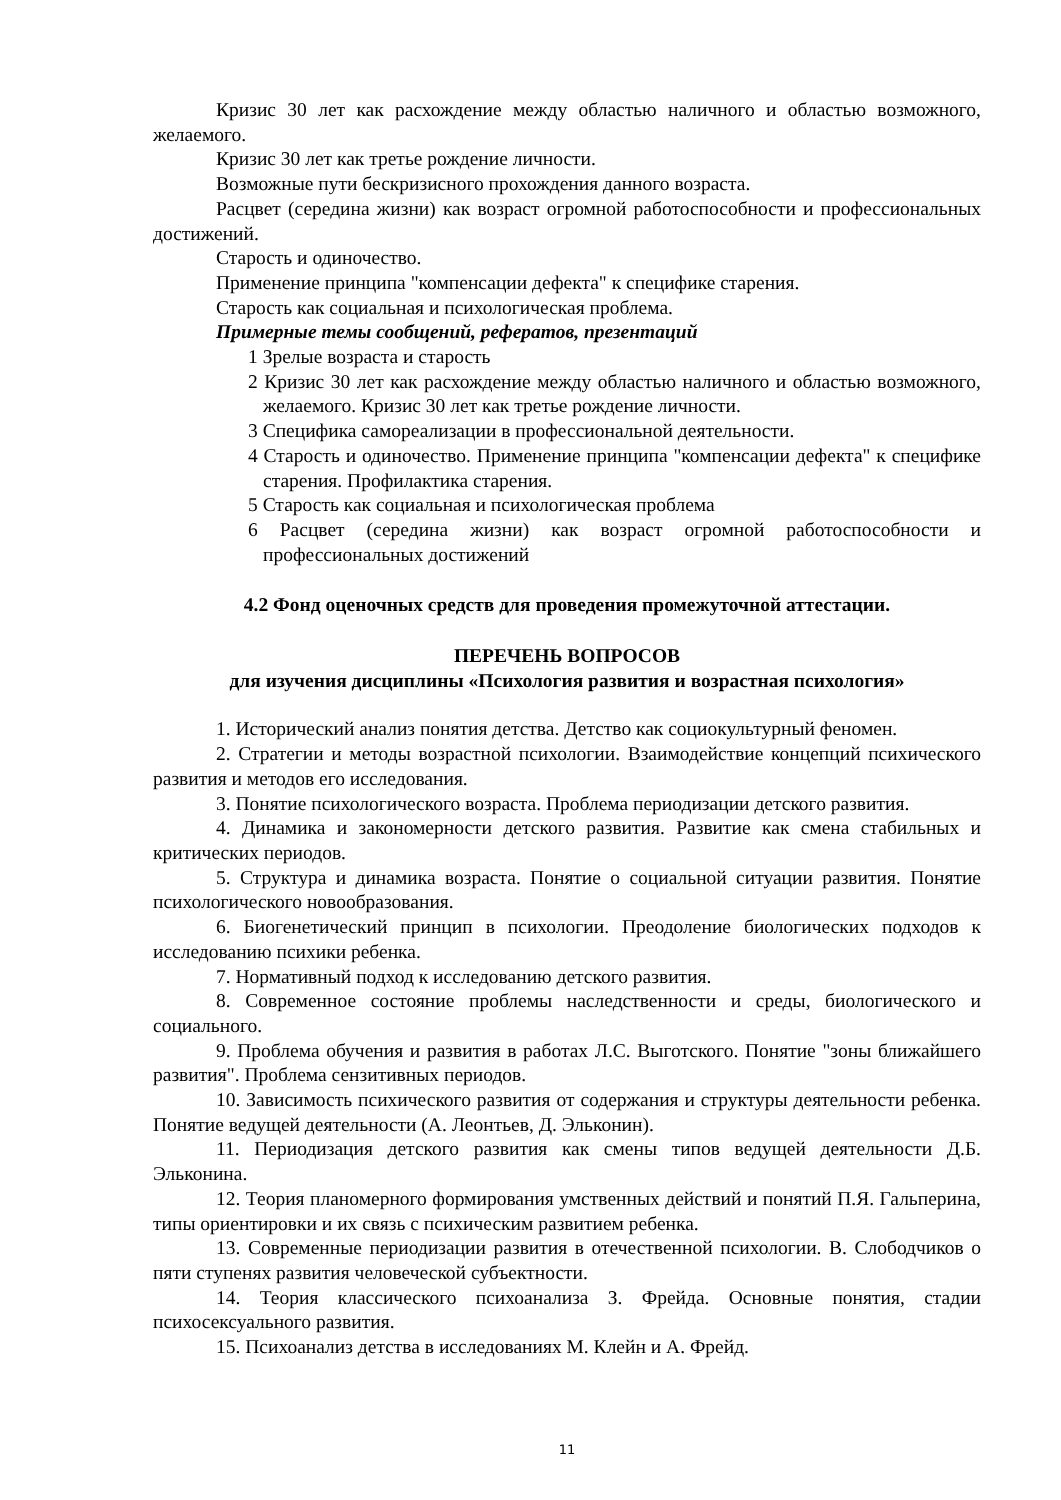Кризис 30 лет как расхождение между областью наличного и областью возможного, желаемого.
Кризис 30 лет как третье рождение личности.
Возможные пути бескризисного прохождения данного возраста.
Расцвет (середина жизни) как возраст огромной работоспособности и профессиональных достижений.
Старость и одиночество.
Применение принципа "компенсации дефекта" к специфике старения.
Старость как социальная и психологическая проблема.
Примерные темы сообщений, рефератов, презентаций
1 Зрелые возраста и старость
2 Кризис 30 лет как расхождение между областью наличного и областью возможного, желаемого. Кризис 30 лет как третье рождение личности.
3 Специфика самореализации в профессиональной деятельности.
4 Старость и одиночество. Применение принципа "компенсации дефекта" к специфике старения. Профилактика старения.
5 Старость как социальная и психологическая проблема
6 Расцвет (середина жизни) как возраст огромной работоспособности и профессиональных достижений
4.2 Фонд оценочных средств для проведения промежуточной аттестации.
ПЕРЕЧЕНЬ ВОПРОСОВ
для изучения дисциплины «Психология развития и возрастная психология»
1. Исторический анализ понятия детства. Детство как социокультурный феномен.
2. Стратегии и методы возрастной психологии. Взаимодействие концепций психического развития и методов его исследования.
3. Понятие психологического возраста. Проблема периодизации детского развития.
4. Динамика и закономерности детского развития. Развитие как смена стабильных и критических периодов.
5. Структура и динамика возраста. Понятие о социальной ситуации развития. Понятие психологического новообразования.
6. Биогенетический принцип в психологии. Преодоление биологических подходов к исследованию психики ребенка.
7. Нормативный подход к исследованию детского развития.
8. Современное состояние проблемы наследственности и среды, биологического и социального.
9. Проблема обучения и развития в работах Л.С. Выготского. Понятие "зоны ближайшего развития". Проблема сензитивных периодов.
10. Зависимость психического развития от содержания и структуры деятельности ребенка. Понятие ведущей деятельности (А. Леонтьев, Д. Эльконин).
11. Периодизация детского развития как смены типов ведущей деятельности Д.Б. Эльконина.
12. Теория планомерного формирования умственных действий и понятий П.Я. Гальперина, типы ориентировки и их связь с психическим развитием ребенка.
13. Современные периодизации развития в отечественной психологии. В. Слободчиков о пяти ступенях развития человеческой субъектности.
14. Теория классического психоанализа З. Фрейда. Основные понятия, стадии психосексуального развития.
15. Психоанализ детства в исследованиях М. Клейн и А. Фрейд.
11